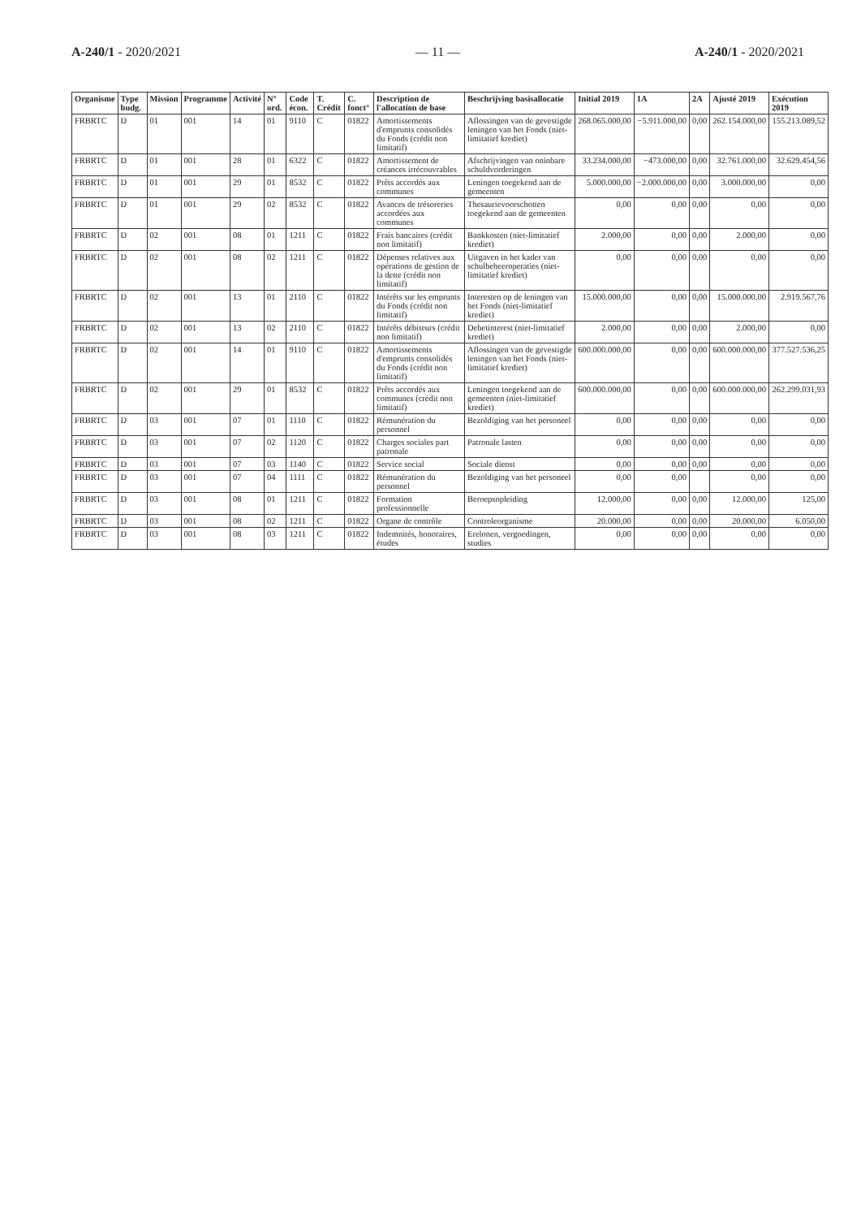A-240/1 - 2020/2021 — 11 — A-240/1 - 2020/2021
| Organisme | Type budg. | Mission | Programme | Activité | N° ord. | Code écon. | T. Crédit | C. fonct° | Description de l'allocation de base | Beschrijving basisallocatie | Initial 2019 | 1A | 2A | Ajusté 2019 | Exécution 2019 |
| --- | --- | --- | --- | --- | --- | --- | --- | --- | --- | --- | --- | --- | --- | --- | --- |
| FRBRTC | D | 01 | 001 | 14 | 01 | 9110 | C | 01822 | Amortissements d'emprunts consolidés du Fonds (crédit non limitatif) | Aflossingen van de gevestigde leningen van het Fonds (niet-limitatief krediet) | 268.065.000,00 | −5.911.000,00 | 0,00 | 262.154.000,00 | 155.213.089,52 |
| FRBRTC | D | 01 | 001 | 28 | 01 | 6322 | C | 01822 | Amortissement de créances irrécouvrables | Afschrijvingen van oninbare schuldvorderingen | 33.234.000,00 | −473.000,00 | 0,00 | 32.761.000,00 | 32.629.454,56 |
| FRBRTC | D | 01 | 001 | 29 | 01 | 8532 | C | 01822 | Prêts accordés aux communes | Leningen toegekend aan de gemeenten | 5.000.000,00 | −2.000.000,00 | 0,00 | 3.000.000,00 | 0,00 |
| FRBRTC | D | 01 | 001 | 29 | 02 | 8532 | C | 01822 | Avances de trésoreries accordées aux communes | Thesaurievoorschotten toegekend aan de gemeenten | 0,00 | 0,00 | 0,00 | 0,00 | 0,00 |
| FRBRTC | D | 02 | 001 | 08 | 01 | 1211 | C | 01822 | Frais bancaires (crédit non limitatif) | Bankkosten (niet-limitatief krediet) | 2.000,00 | 0,00 | 0,00 | 2.000,00 | 0,00 |
| FRBRTC | D | 02 | 001 | 08 | 02 | 1211 | C | 01822 | Dépenses relatives aux opérations de gestion de la dette (crédit non limitatif) | Uitgaven in het kader van schulbeheeroperaties (niet-limitatief krediet) | 0,00 | 0,00 | 0,00 | 0,00 | 0,00 |
| FRBRTC | D | 02 | 001 | 13 | 01 | 2110 | C | 01822 | Intérêts sur les emprunts du Fonds (crédit non limitatif) | Interesten op de leningen van het Fonds (niet-limitatief krediet) | 15.000.000,00 | 0,00 | 0,00 | 15.000.000,00 | 2.919.567,76 |
| FRBRTC | D | 02 | 001 | 13 | 02 | 2110 | C | 01822 | Intérêts débiteurs (crédit non limitatif) | Debetinterest (niet-limitatief krediet) | 2.000,00 | 0,00 | 0,00 | 2.000,00 | 0,00 |
| FRBRTC | D | 02 | 001 | 14 | 01 | 9110 | C | 01822 | Amortissements d'emprunts consolidés du Fonds (crédit non limitatif) | Aflossingen van de gevestigde leningen van het Fonds (niet-limitatief krediet) | 600.000.000,00 | 0,00 | 0,00 | 600.000.000,00 | 377.527.536,25 |
| FRBRTC | D | 02 | 001 | 29 | 01 | 8532 | C | 01822 | Prêts accordés aux communes (crédit non limitatif) | Leningen toegekend aan de gemeenten (niet-limitatief krediet) | 600.000.000,00 | 0,00 | 0,00 | 600.000.000,00 | 262.299.031,93 |
| FRBRTC | D | 03 | 001 | 07 | 01 | 1110 | C | 01822 | Rémunération du personnel | Bezoldiging van het personeel | 0,00 | 0,00 | 0,00 | 0,00 | 0,00 |
| FRBRTC | D | 03 | 001 | 07 | 02 | 1120 | C | 01822 | Charges sociales part patronale | Patronale lasten | 0,00 | 0,00 | 0,00 | 0,00 | 0,00 |
| FRBRTC | D | 03 | 001 | 07 | 03 | 1140 | C | 01822 | Service social | Sociale dienst | 0,00 | 0,00 | 0,00 | 0,00 | 0,00 |
| FRBRTC | D | 03 | 001 | 07 | 04 | 1111 | C | 01822 | Rémunération du personnel | Bezoldiging van het personeel | 0,00 | 0,00 | | 0,00 | 0,00 |
| FRBRTC | D | 03 | 001 | 08 | 01 | 1211 | C | 01822 | Formation professionnelle | Beroepsopleiding | 12.000,00 | 0,00 | 0,00 | 12.000,00 | 125,00 |
| FRBRTC | D | 03 | 001 | 08 | 02 | 1211 | C | 01822 | Organe de contrôle | Controleorganisme | 20.000,00 | 0,00 | 0,00 | 20.000,00 | 6.050,00 |
| FRBRTC | D | 03 | 001 | 08 | 03 | 1211 | C | 01822 | Indemnités, honoraires, études | Erelonen, vergoedingen, studies | 0,00 | 0,00 | 0,00 | 0,00 | 0,00 |